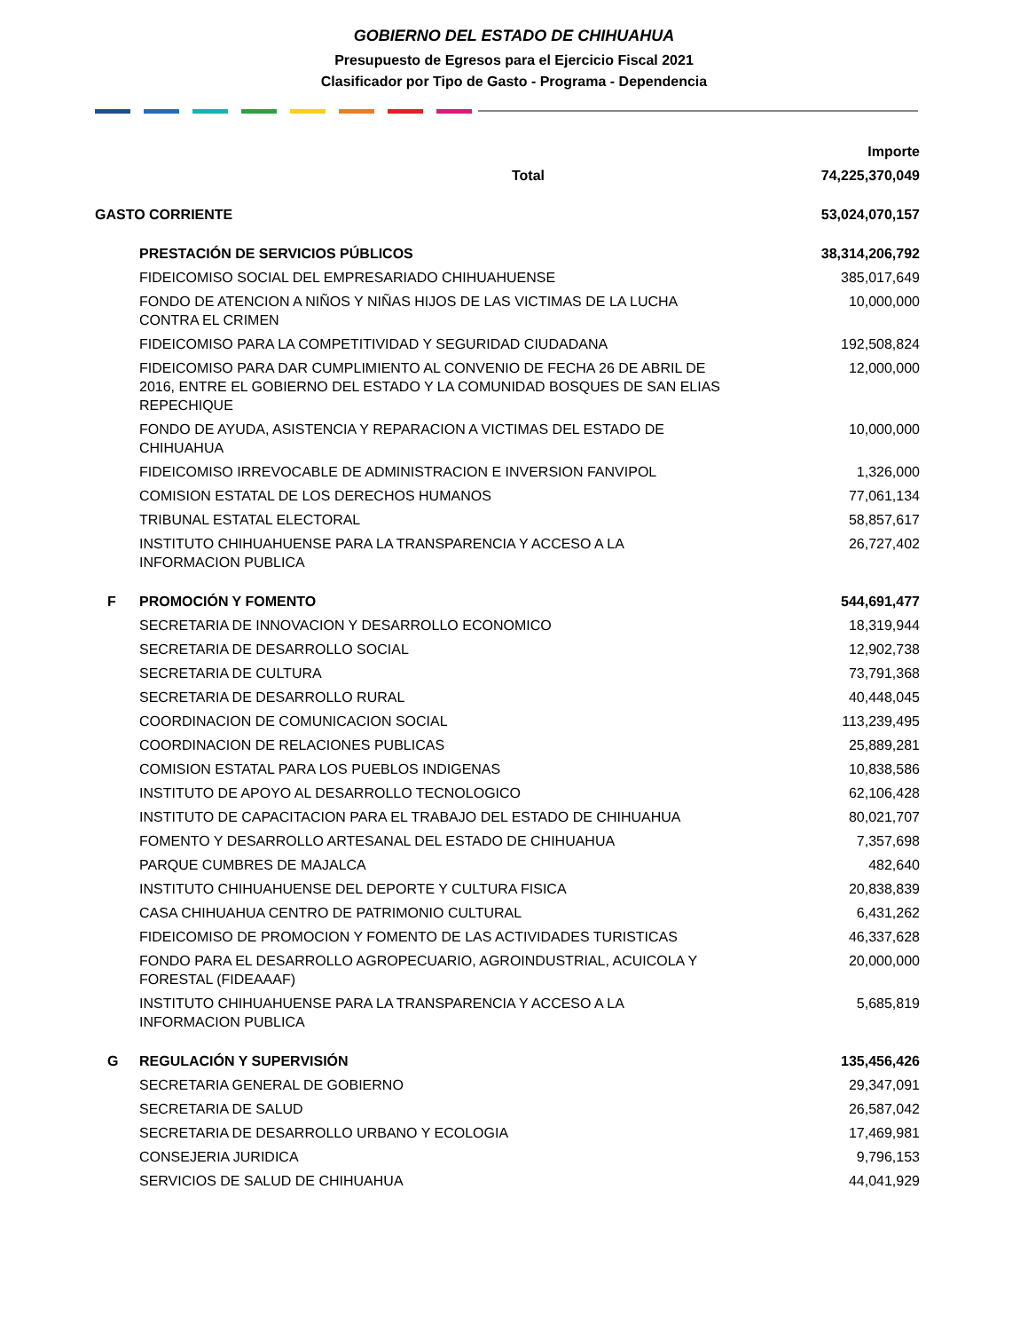GOBIERNO DEL ESTADO DE CHIHUAHUA
Presupuesto de Egresos para el Ejercicio Fiscal 2021
Clasificador por Tipo de Gasto - Programa - Dependencia
| | | Importe |
| | Total | 74,225,370,049 |
| GASTO CORRIENTE | | 53,024,070,157 |
| | PRESTACIÓN DE SERVICIOS PÚBLICOS | 38,314,206,792 |
| | FIDEICOMISO SOCIAL DEL EMPRESARIADO CHIHUAHUENSE | 385,017,649 |
| | FONDO DE ATENCION A NIÑOS Y NIÑAS HIJOS DE LAS VICTIMAS DE LA LUCHA CONTRA EL CRIMEN | 10,000,000 |
| | FIDEICOMISO PARA LA COMPETITIVIDAD Y SEGURIDAD CIUDADANA | 192,508,824 |
| | FIDEICOMISO PARA DAR CUMPLIMIENTO AL CONVENIO DE FECHA 26 DE ABRIL DE 2016, ENTRE EL GOBIERNO DEL ESTADO Y LA COMUNIDAD BOSQUES DE SAN ELIAS REPECHIQUE | 12,000,000 |
| | FONDO DE AYUDA, ASISTENCIA Y REPARACION A VICTIMAS DEL ESTADO DE CHIHUAHUA | 10,000,000 |
| | FIDEICOMISO IRREVOCABLE DE ADMINISTRACION E INVERSION FANVIPOL | 1,326,000 |
| | COMISION ESTATAL DE LOS DERECHOS HUMANOS | 77,061,134 |
| | TRIBUNAL ESTATAL ELECTORAL | 58,857,617 |
| | INSTITUTO CHIHUAHUENSE PARA LA TRANSPARENCIA Y ACCESO A LA INFORMACION PUBLICA | 26,727,402 |
| F | PROMOCIÓN Y FOMENTO | 544,691,477 |
| | SECRETARIA DE INNOVACION Y DESARROLLO ECONOMICO | 18,319,944 |
| | SECRETARIA DE DESARROLLO SOCIAL | 12,902,738 |
| | SECRETARIA DE CULTURA | 73,791,368 |
| | SECRETARIA DE DESARROLLO RURAL | 40,448,045 |
| | COORDINACION DE COMUNICACION SOCIAL | 113,239,495 |
| | COORDINACION DE RELACIONES PUBLICAS | 25,889,281 |
| | COMISION ESTATAL PARA LOS PUEBLOS INDIGENAS | 10,838,586 |
| | INSTITUTO DE APOYO AL DESARROLLO TECNOLOGICO | 62,106,428 |
| | INSTITUTO DE CAPACITACION PARA EL TRABAJO DEL ESTADO DE CHIHUAHUA | 80,021,707 |
| | FOMENTO Y DESARROLLO ARTESANAL DEL ESTADO DE CHIHUAHUA | 7,357,698 |
| | PARQUE CUMBRES DE MAJALCA | 482,640 |
| | INSTITUTO CHIHUAHUENSE DEL DEPORTE Y CULTURA FISICA | 20,838,839 |
| | CASA CHIHUAHUA CENTRO DE PATRIMONIO CULTURAL | 6,431,262 |
| | FIDEICOMISO DE PROMOCION Y FOMENTO DE LAS ACTIVIDADES TURISTICAS | 46,337,628 |
| | FONDO PARA EL DESARROLLO AGROPECUARIO, AGROINDUSTRIAL, ACUICOLA Y FORESTAL (FIDEAAAF) | 20,000,000 |
| | INSTITUTO CHIHUAHUENSE PARA LA TRANSPARENCIA Y ACCESO A LA INFORMACION PUBLICA | 5,685,819 |
| G | REGULACIÓN Y SUPERVISIÓN | 135,456,426 |
| | SECRETARIA GENERAL DE GOBIERNO | 29,347,091 |
| | SECRETARIA DE SALUD | 26,587,042 |
| | SECRETARIA DE DESARROLLO URBANO Y ECOLOGIA | 17,469,981 |
| | CONSEJERIA JURIDICA | 9,796,153 |
| | SERVICIOS DE SALUD DE CHIHUAHUA | 44,041,929 |